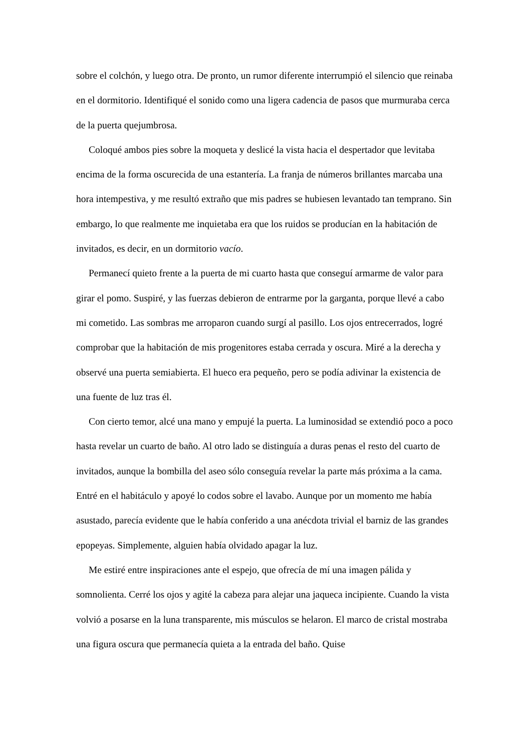sobre el colchón, y luego otra. De pronto, un rumor diferente interrumpió el silencio que reinaba en el dormitorio. Identifiqué el sonido como una ligera cadencia de pasos que murmuraba cerca de la puerta quejumbrosa.
Coloqué ambos pies sobre la moqueta y deslicé la vista hacia el despertador que levitaba encima de la forma oscurecida de una estantería. La franja de números brillantes marcaba una hora intempestiva, y me resultó extraño que mis padres se hubiesen levantado tan temprano. Sin embargo, lo que realmente me inquietaba era que los ruidos se producían en la habitación de invitados, es decir, en un dormitorio vacío.
Permanecí quieto frente a la puerta de mi cuarto hasta que conseguí armarme de valor para girar el pomo. Suspiré, y las fuerzas debieron de entrarme por la garganta, porque llevé a cabo mi cometido. Las sombras me arroparon cuando surgí al pasillo. Los ojos entrecerrados, logré comprobar que la habitación de mis progenitores estaba cerrada y oscura. Miré a la derecha y observé una puerta semiabierta. El hueco era pequeño, pero se podía adivinar la existencia de una fuente de luz tras él.
Con cierto temor, alcé una mano y empujé la puerta. La luminosidad se extendió poco a poco hasta revelar un cuarto de baño. Al otro lado se distinguía a duras penas el resto del cuarto de invitados, aunque la bombilla del aseo sólo conseguía revelar la parte más próxima a la cama. Entré en el habitáculo y apoyé lo codos sobre el lavabo. Aunque por un momento me había asustado, parecía evidente que le había conferido a una anécdota trivial el barniz de las grandes epopeyas. Simplemente, alguien había olvidado apagar la luz.
Me estiré entre inspiraciones ante el espejo, que ofrecía de mí una imagen pálida y somnolienta. Cerré los ojos y agité la cabeza para alejar una jaqueca incipiente. Cuando la vista volvió a posarse en la luna transparente, mis músculos se helaron. El marco de cristal mostraba una figura oscura que permanecía quieta a la entrada del baño. Quise